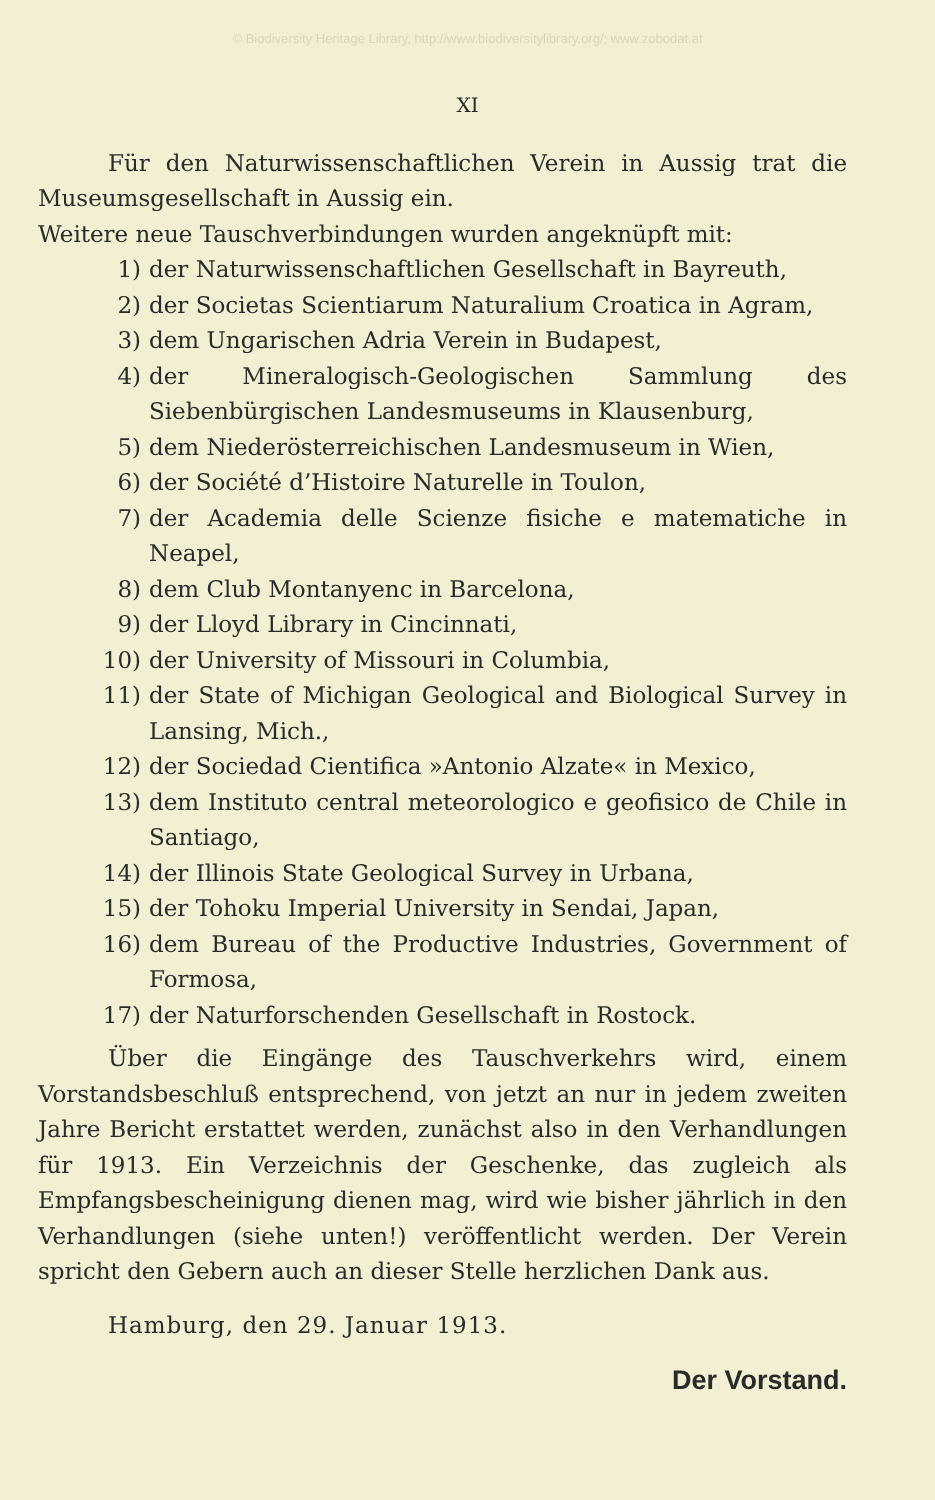© Biodiversity Heritage Library, http://www.biodiversitylibrary.org/; www.zobodat.at
XI
Für den Naturwissenschaftlichen Verein in Aussig trat die Museumsgesellschaft in Aussig ein.
Weitere neue Tauschverbindungen wurden angeknüpft mit:
1) der Naturwissenschaftlichen Gesellschaft in Bayreuth,
2) der Societas Scientiarum Naturalium Croatica in Agram,
3) dem Ungarischen Adria Verein in Budapest,
4) der Mineralogisch-Geologischen Sammlung des Siebenbürgischen Landesmuseums in Klausenburg,
5) dem Niederösterreichischen Landesmuseum in Wien,
6) der Société d’Histoire Naturelle in Toulon,
7) der Academia delle Scienze fisiche e matematiche in Neapel,
8) dem Club Montanyenc in Barcelona,
9) der Lloyd Library in Cincinnati,
10) der University of Missouri in Columbia,
11) der State of Michigan Geological and Biological Survey in Lansing, Mich.,
12) der Sociedad Cientifica »Antonio Alzate« in Mexico,
13) dem Instituto central meteorologico e geofisico de Chile in Santiago,
14) der Illinois State Geological Survey in Urbana,
15) der Tohoku Imperial University in Sendai, Japan,
16) dem Bureau of the Productive Industries, Government of Formosa,
17) der Naturforschenden Gesellschaft in Rostock.
Über die Eingänge des Tauschverkehrs wird, einem Vorstandsbeschluß entsprechend, von jetzt an nur in jedem zweiten Jahre Bericht erstattet werden, zunächst also in den Verhandlungen für 1913. Ein Verzeichnis der Geschenke, das zugleich als Empfangsbescheinigung dienen mag, wird wie bisher jährlich in den Verhandlungen (siehe unten!) veröffentlicht werden. Der Verein spricht den Gebern auch an dieser Stelle herzlichen Dank aus.
Hamburg, den 29. Januar 1913.
Der Vorstand.